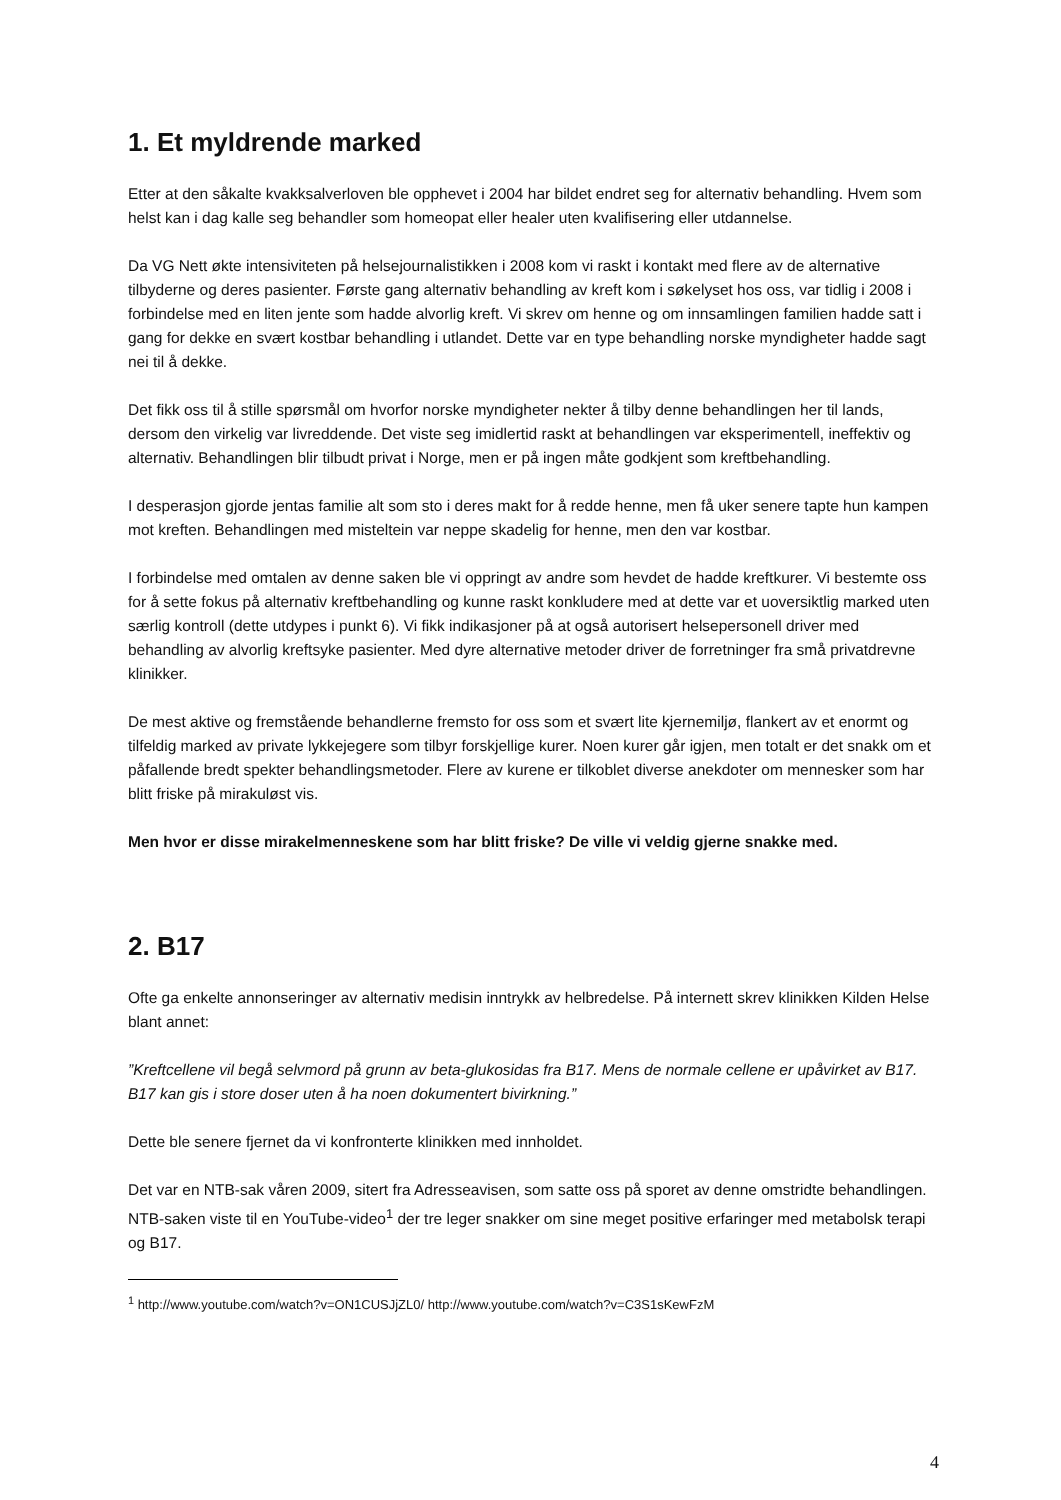1. Et myldrende marked
Etter at den såkalte kvakksalverloven ble opphevet i 2004 har bildet endret seg for alternativ behandling. Hvem som helst kan i dag kalle seg behandler som homeopat eller healer uten kvalifisering eller utdannelse.
Da VG Nett økte intensiviteten på helsejournalistikken i 2008 kom vi raskt i kontakt med flere av de alternative tilbyderne og deres pasienter. Første gang alternativ behandling av kreft kom i søkelyset hos oss, var tidlig i 2008 i forbindelse med en liten jente som hadde alvorlig kreft. Vi skrev om henne og om innsamlingen familien hadde satt i gang for dekke en svært kostbar behandling i utlandet. Dette var en type behandling norske myndigheter hadde sagt nei til å dekke.
Det fikk oss til å stille spørsmål om hvorfor norske myndigheter nekter å tilby denne behandlingen her til lands, dersom den virkelig var livreddende. Det viste seg imidlertid raskt at behandlingen var eksperimentell, ineffektiv og alternativ. Behandlingen blir tilbudt privat i Norge, men er på ingen måte godkjent som kreftbehandling.
I desperasjon gjorde jentas familie alt som sto i deres makt for å redde henne, men få uker senere tapte hun kampen mot kreften. Behandlingen med misteltein var neppe skadelig for henne, men den var kostbar.
I forbindelse med omtalen av denne saken ble vi oppringt av andre som hevdet de hadde kreftkurer. Vi bestemte oss for å sette fokus på alternativ kreftbehandling og kunne raskt konkludere med at dette var et uoversiktlig marked uten særlig kontroll (dette utdypes i punkt 6). Vi fikk indikasjoner på at også autorisert helsepersonell driver med behandling av alvorlig kreftsyke pasienter. Med dyre alternative metoder driver de forretninger fra små privatdrevne klinikker.
De mest aktive og fremstående behandlerne fremsto for oss som et svært lite kjernemiljø, flankert av et enormt og tilfeldig marked av private lykkejegere som tilbyr forskjellige kurer. Noen kurer går igjen, men totalt er det snakk om et påfallende bredt spekter behandlingsmetoder. Flere av kurene er tilkoblet diverse anekdoter om mennesker som har blitt friske på mirakuløst vis.
Men hvor er disse mirakelmenneskene som har blitt friske? De ville vi veldig gjerne snakke med.
2. B17
Ofte ga enkelte annonseringer av alternativ medisin inntrykk av helbredelse. På internett skrev klinikken Kilden Helse blant annet:
”Kreftcellene vil begå selvmord på grunn av beta-glukosidas fra B17. Mens de normale cellene er upåvirket av B17. B17 kan gis i store doser uten å ha noen dokumentert bivirkning.”
Dette ble senere fjernet da vi konfronterte klinikken med innholdet.
Det var en NTB-sak våren 2009, sitert fra Adresseavisen, som satte oss på sporet av denne omstridte behandlingen. NTB-saken viste til en YouTube-video<sup>1</sup> der tre leger snakker om sine meget positive erfaringer med metabolsk terapi og B17.
<sup>1</sup> http://www.youtube.com/watch?v=ON1CUSJjZL0/ http://www.youtube.com/watch?v=C3S1sKewFzM
4